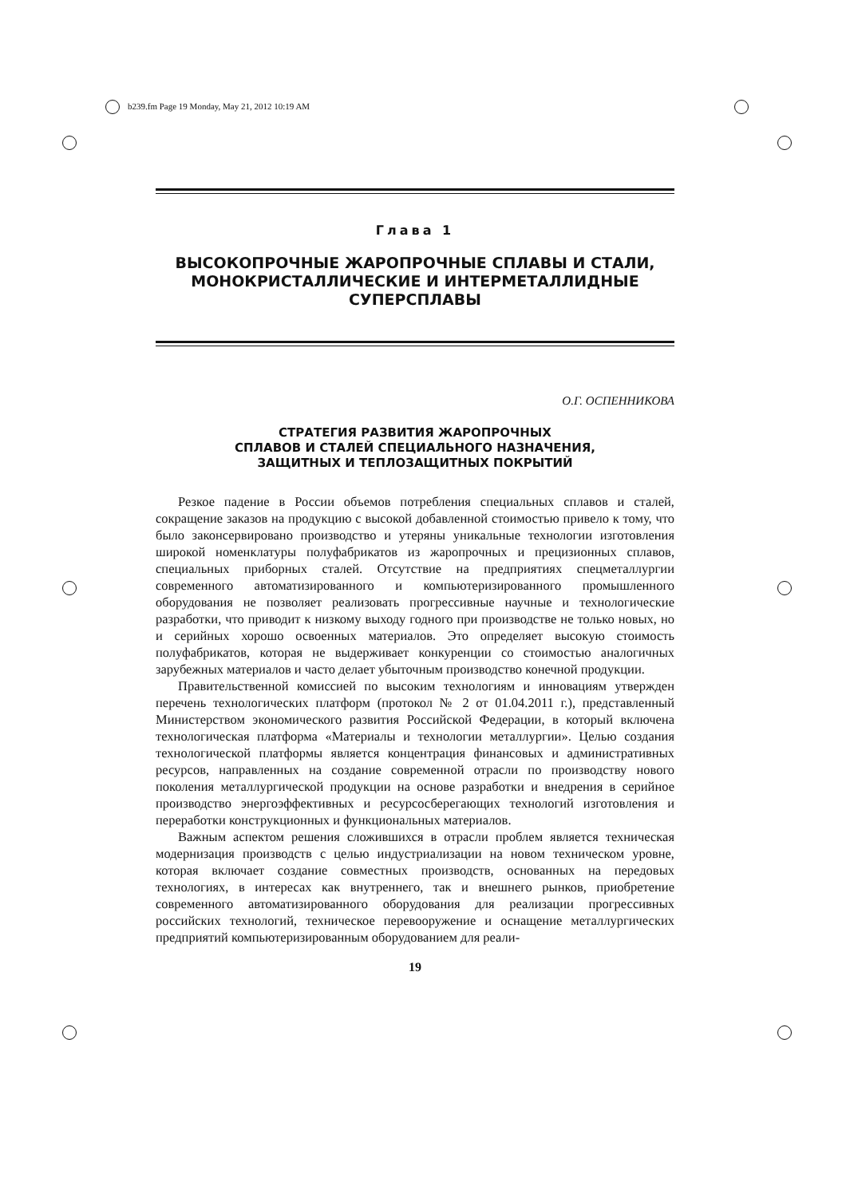b239.fm Page 19 Monday, May 21, 2012 10:19 AM
Глава 1
ВЫСОКОПРОЧНЫЕ ЖАРОПРОЧНЫЕ СПЛАВЫ И СТАЛИ,
МОНОКРИСТАЛЛИЧЕСКИЕ И ИНТЕРМЕТАЛЛИДНЫЕ
СУПЕРСПЛАВЫ
О.Г. ОСПЕННИКОВА
СТРАТЕГИЯ РАЗВИТИЯ ЖАРОПРОЧНЫХ
СПЛАВОВ И СТАЛЕЙ СПЕЦИАЛЬНОГО НАЗНАЧЕНИЯ,
ЗАЩИТНЫХ И ТЕПЛОЗАЩИТНЫХ ПОКРЫТИЙ
Резкое падение в России объемов потребления специальных сплавов и сталей, сокращение заказов на продукцию с высокой добавленной стоимостью привело к тому, что было законсервировано производство и утеряны уникальные технологии изготовления широкой номенклатуры полуфабрикатов из жаропрочных и прецизионных сплавов, специальных приборных сталей. Отсутствие на предприятиях спецметаллургии современного автоматизированного и компьютеризированного промышленного оборудования не позволяет реализовать прогрессивные научные и технологические разработки, что приводит к низкому выходу годного при производстве не только новых, но и серийных хорошо освоенных материалов. Это определяет высокую стоимость полуфабрикатов, которая не выдерживает конкуренции со стоимостью аналогичных зарубежных материалов и часто делает убыточным производство конечной продукции.
Правительственной комиссией по высоким технологиям и инновациям утвержден перечень технологических платформ (протокол № 2 от 01.04.2011 г.), представленный Министерством экономического развития Российской Федерации, в который включена технологическая платформа «Материалы и технологии металлургии». Целью создания технологической платформы является концентрация финансовых и административных ресурсов, направленных на создание современной отрасли по производству нового поколения металлургической продукции на основе разработки и внедрения в серийное производство энергоэффективных и ресурсосберегающих технологий изготовления и переработки конструкционных и функциональных материалов.
Важным аспектом решения сложившихся в отрасли проблем является техническая модернизация производств с целью индустриализации на новом техническом уровне, которая включает создание совместных производств, основанных на передовых технологиях, в интересах как внутреннего, так и внешнего рынков, приобретение современного автоматизированного оборудования для реализации прогрессивных российских технологий, техническое перевооружение и оснащение металлургических предприятий компьютеризированным оборудованием для реали-
19